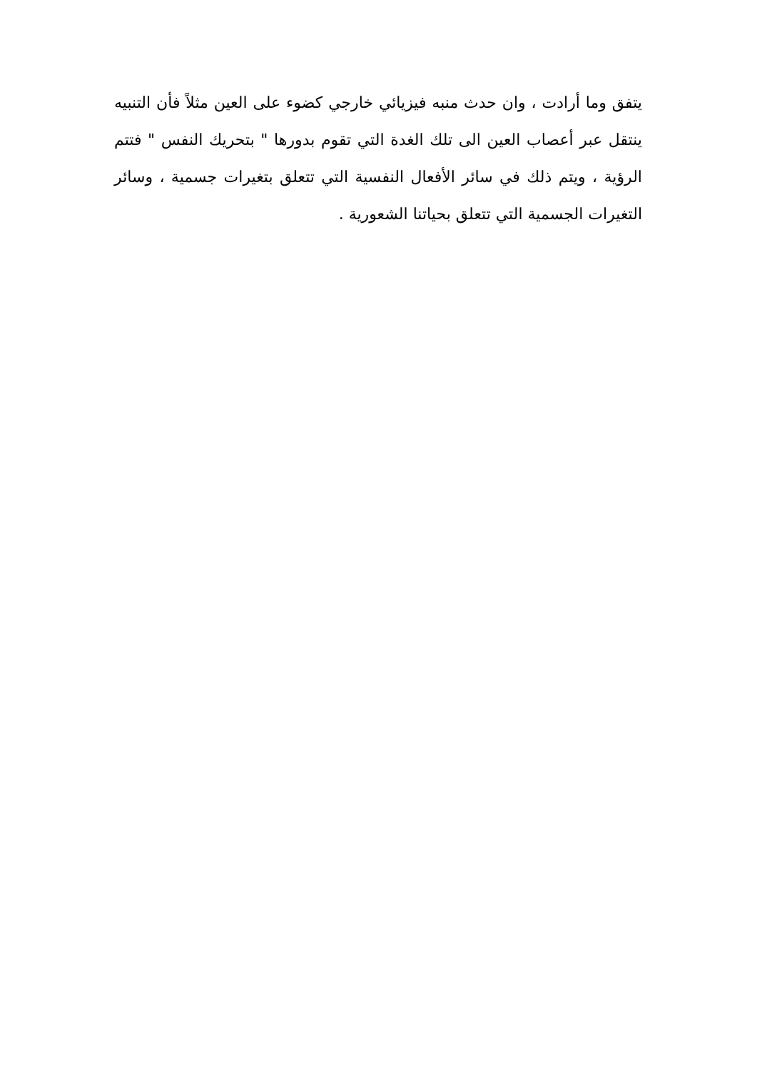يتفق وما أرادت ، وان حدث منبه فيزيائي خارجي كضوء على العين مثلاً فأن التنبيه ينتقل عبر أعصاب العين الى تلك الغدة التي تقوم بدورها " بتحريك النفس " فتتم الرؤية ، ويتم ذلك في سائر الأفعال النفسية التي تتعلق بتغيرات جسمية ، وسائر التغيرات الجسمية التي تتعلق بحياتنا الشعورية .